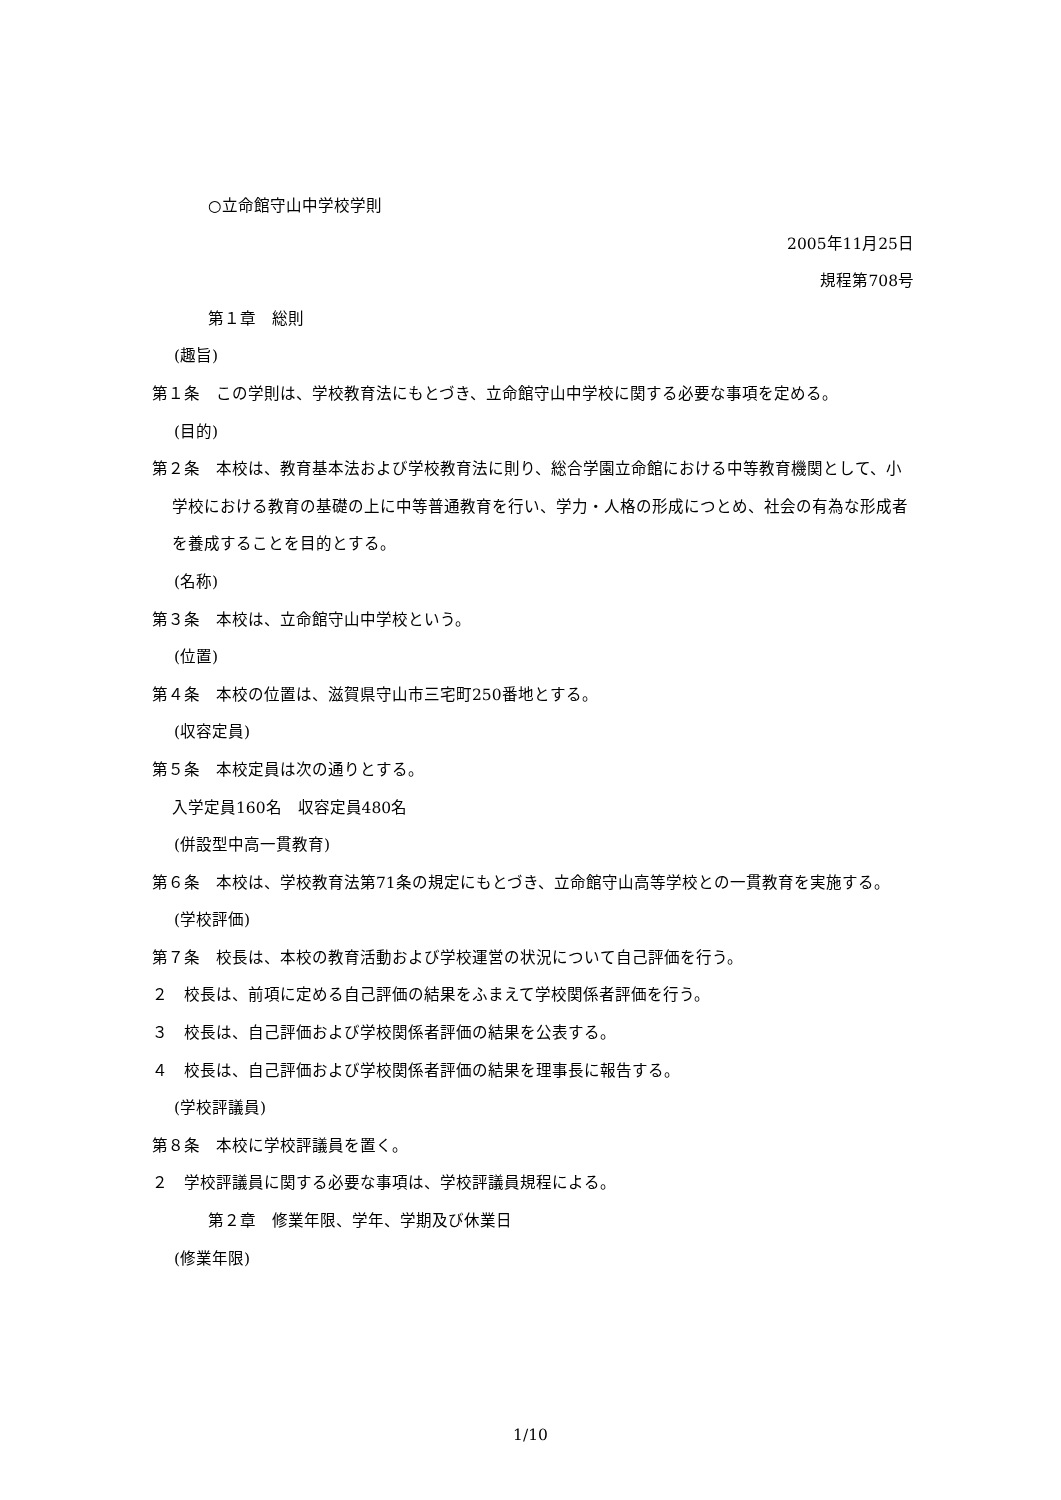○立命館守山中学校学則
2005年11月25日
規程第708号
第１章　総則
(趣旨)
第１条　この学則は、学校教育法にもとづき、立命館守山中学校に関する必要な事項を定める。
(目的)
第２条　本校は、教育基本法および学校教育法に則り、総合学園立命館における中等教育機関として、小学校における教育の基礎の上に中等普通教育を行い、学力・人格の形成につとめ、社会の有為な形成者を養成することを目的とする。
(名称)
第３条　本校は、立命館守山中学校という。
(位置)
第４条　本校の位置は、滋賀県守山市三宅町250番地とする。
(収容定員)
第５条　本校定員は次の通りとする。
入学定員160名　収容定員480名
(併設型中高一貫教育)
第６条　本校は、学校教育法第71条の規定にもとづき、立命館守山高等学校との一貫教育を実施する。
(学校評価)
第７条　校長は、本校の教育活動および学校運営の状況について自己評価を行う。
２　校長は、前項に定める自己評価の結果をふまえて学校関係者評価を行う。
３　校長は、自己評価および学校関係者評価の結果を公表する。
４　校長は、自己評価および学校関係者評価の結果を理事長に報告する。
(学校評議員)
第８条　本校に学校評議員を置く。
２　学校評議員に関する必要な事項は、学校評議員規程による。
第２章　修業年限、学年、学期及び休業日
(修業年限)
1/10